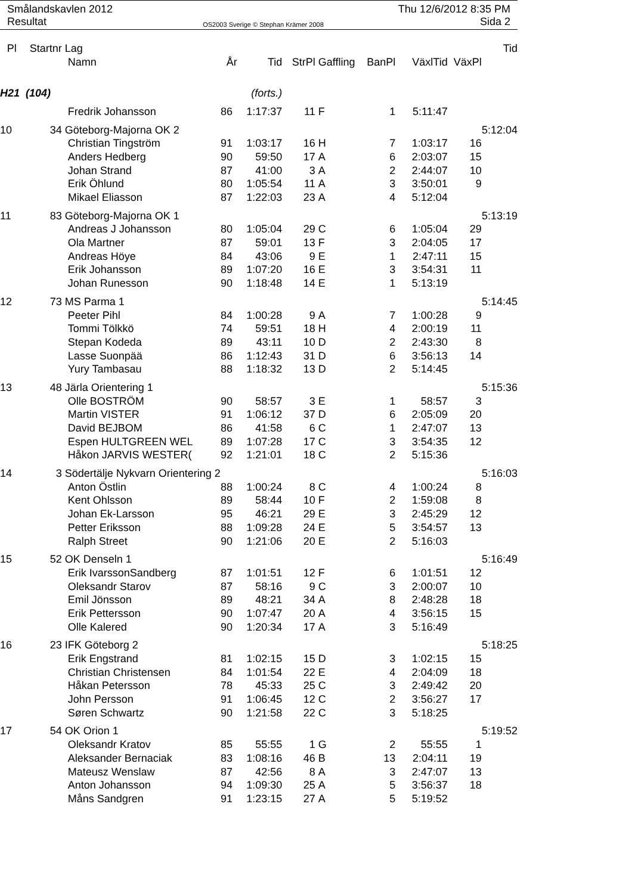Smålandskavlen 2012 Thu 12/6/2012 8:35 PM
Resultat OS2003 Sverige © Stephan Krämer 2008 Sida 2
| Pl | Startnr | Lag | | | | | | | | Tid |
| --- | --- | --- | --- | --- | --- | --- | --- | --- | --- | --- |
| | | Namn | År | Tid | StrPl | Gaffling | BanPl | VäxlTid | VäxPl | |
| H21 (104) | | | | (forts.) | | | | | | |
| | | Fredrik Johansson | 86 | 1:17:37 | 11 | F | 1 | 5:11:47 | | |
| 10 | 34 | Göteborg-Majorna OK 2 | | | | | | | | 5:12:04 |
| | | Christian Tingström | 91 | 1:03:17 | 16 | H | 7 | 1:03:17 | 16 | |
| | | Anders Hedberg | 90 | 59:50 | 17 | A | 6 | 2:03:07 | 15 | |
| | | Johan Strand | 87 | 41:00 | 3 | A | 2 | 2:44:07 | 10 | |
| | | Erik Öhlund | 80 | 1:05:54 | 11 | A | 3 | 3:50:01 | 9 | |
| | | Mikael Eliasson | 87 | 1:22:03 | 23 | A | 4 | 5:12:04 | | |
| 11 | 83 | Göteborg-Majorna OK 1 | | | | | | | | 5:13:19 |
| | | Andreas J Johansson | 80 | 1:05:04 | 29 | C | 6 | 1:05:04 | 29 | |
| | | Ola Martner | 87 | 59:01 | 13 | F | 3 | 2:04:05 | 17 | |
| | | Andreas Höye | 84 | 43:06 | 9 | E | 1 | 2:47:11 | 15 | |
| | | Erik Johansson | 89 | 1:07:20 | 16 | E | 3 | 3:54:31 | 11 | |
| | | Johan Runesson | 90 | 1:18:48 | 14 | E | 1 | 5:13:19 | | |
| 12 | 73 | MS Parma 1 | | | | | | | | 5:14:45 |
| | | Peeter Pihl | 84 | 1:00:28 | 9 | A | 7 | 1:00:28 | 9 | |
| | | Tommi Tölkkö | 74 | 59:51 | 18 | H | 4 | 2:00:19 | 11 | |
| | | Stepan Kodeda | 89 | 43:11 | 10 | D | 2 | 2:43:30 | 8 | |
| | | Lasse Suonpää | 86 | 1:12:43 | 31 | D | 6 | 3:56:13 | 14 | |
| | | Yury Tambasau | 88 | 1:18:32 | 13 | D | 2 | 5:14:45 | | |
| 13 | 48 | Järla Orientering 1 | | | | | | | | 5:15:36 |
| | | Olle BOSTRÖM | 90 | 58:57 | 3 | E | 1 | 58:57 | 3 | |
| | | Martin VISTER | 91 | 1:06:12 | 37 | D | 6 | 2:05:09 | 20 | |
| | | David BEJBOM | 86 | 41:58 | 6 | C | 1 | 2:47:07 | 13 | |
| | | Espen HULTGREEN WEL | 89 | 1:07:28 | 17 | C | 3 | 3:54:35 | 12 | |
| | | Håkon JARVIS WESTER( | 92 | 1:21:01 | 18 | C | 2 | 5:15:36 | | |
| 14 | 3 | Södertälje Nykvarn Orientering 2 | | | | | | | | 5:16:03 |
| | | Anton Östlin | 88 | 1:00:24 | 8 | C | 4 | 1:00:24 | 8 | |
| | | Kent Ohlsson | 89 | 58:44 | 10 | F | 2 | 1:59:08 | 8 | |
| | | Johan Ek-Larsson | 95 | 46:21 | 29 | E | 3 | 2:45:29 | 12 | |
| | | Petter Eriksson | 88 | 1:09:28 | 24 | E | 5 | 3:54:57 | 13 | |
| | | Ralph Street | 90 | 1:21:06 | 20 | E | 2 | 5:16:03 | | |
| 15 | 52 | OK Denseln 1 | | | | | | | | 5:16:49 |
| | | Erik IvarssonSandberg | 87 | 1:01:51 | 12 | F | 6 | 1:01:51 | 12 | |
| | | Oleksandr Starov | 87 | 58:16 | 9 | C | 3 | 2:00:07 | 10 | |
| | | Emil Jönsson | 89 | 48:21 | 34 | A | 8 | 2:48:28 | 18 | |
| | | Erik Pettersson | 90 | 1:07:47 | 20 | A | 4 | 3:56:15 | 15 | |
| | | Olle Kalered | 90 | 1:20:34 | 17 | A | 3 | 5:16:49 | | |
| 16 | 23 | IFK Göteborg 2 | | | | | | | | 5:18:25 |
| | | Erik Engstrand | 81 | 1:02:15 | 15 | D | 3 | 1:02:15 | 15 | |
| | | Christian Christensen | 84 | 1:01:54 | 22 | E | 4 | 2:04:09 | 18 | |
| | | Håkan Petersson | 78 | 45:33 | 25 | C | 3 | 2:49:42 | 20 | |
| | | John Persson | 91 | 1:06:45 | 12 | C | 2 | 3:56:27 | 17 | |
| | | Søren Schwartz | 90 | 1:21:58 | 22 | C | 3 | 5:18:25 | | |
| 17 | 54 | OK Orion 1 | | | | | | | | 5:19:52 |
| | | Oleksandr Kratov | 85 | 55:55 | 1 | G | 2 | 55:55 | 1 | |
| | | Aleksander Bernaciak | 83 | 1:08:16 | 46 | B | 13 | 2:04:11 | 19 | |
| | | Mateusz Wenslaw | 87 | 42:56 | 8 | A | 3 | 2:47:07 | 13 | |
| | | Anton Johansson | 94 | 1:09:30 | 25 | A | 5 | 3:56:37 | 18 | |
| | | Måns Sandgren | 91 | 1:23:15 | 27 | A | 5 | 5:19:52 | | |